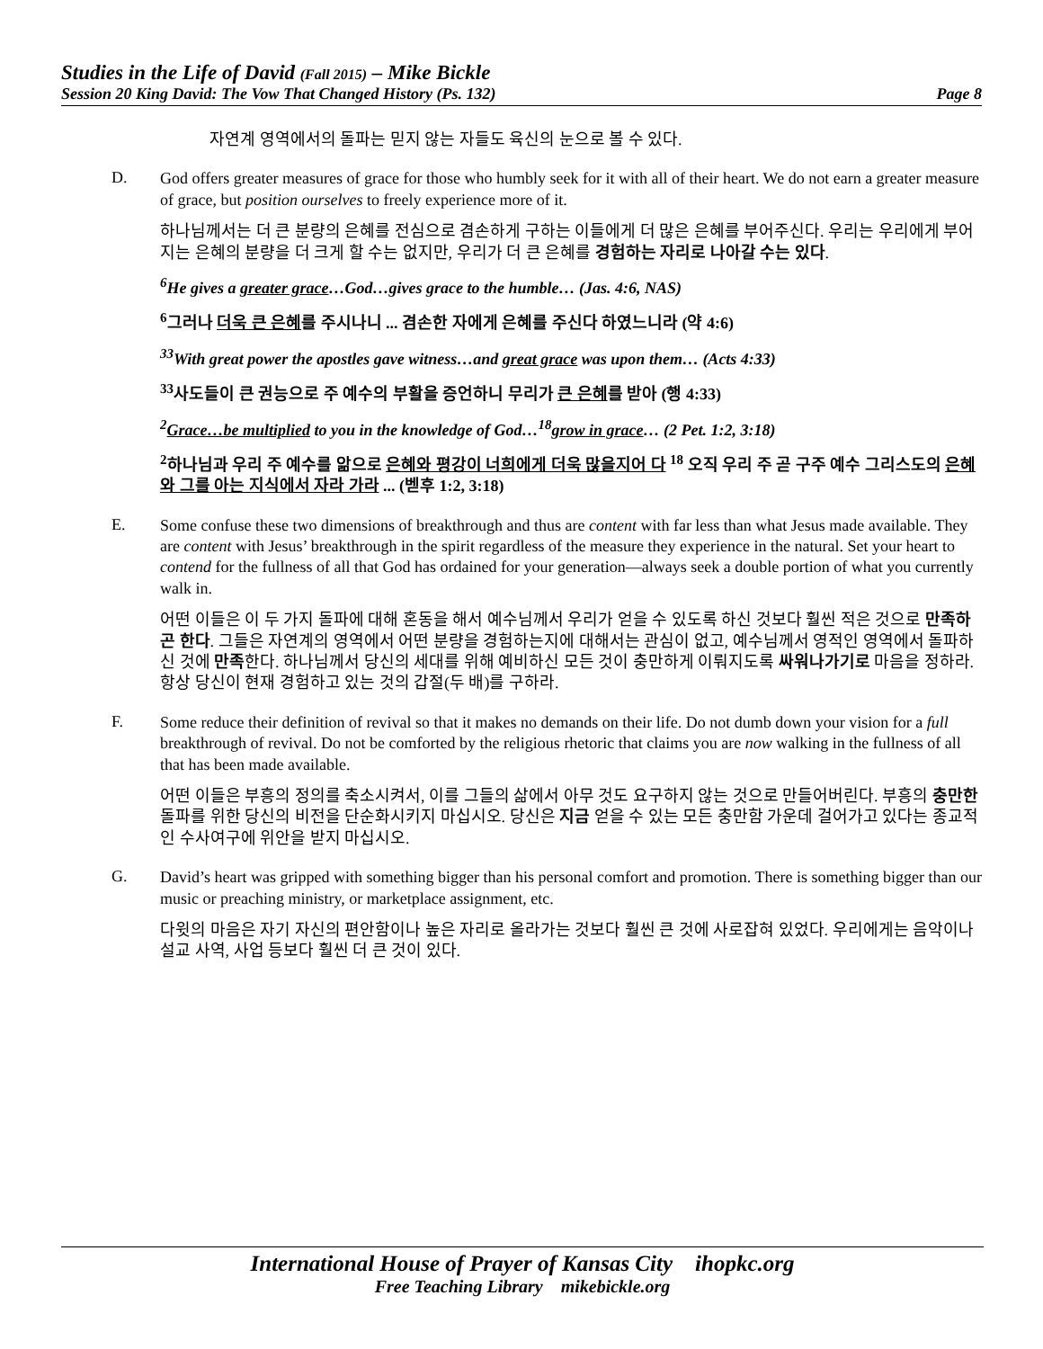Studies in the Life of David (Fall 2015) – Mike Bickle
Session 20 King David: The Vow That Changed History (Ps. 132) Page 8
자연계 영역에서의 돌파는 믿지 않는 자들도 육신의 눈으로 볼 수 있다.
D.
God offers greater measures of grace for those who humbly seek for it with all of their heart. We do not earn a greater measure of grace, but position ourselves to freely experience more of it.
하나님께서는 더 큰 분량의 은혜를 전심으로 겸손하게 구하는 이들에게 더 많은 은혜를 부어주신다. 우리는 우리에게 부어지는 은혜의 분량을 더 크게 할 수는 없지만, 우리가 더 큰 은혜를 경험하는 자리로 나아갈 수는 있다.
<sup>6</sup>He gives a greater grace…God…gives grace to the humble… (Jas. 4:6, NAS)
<sup>6</sup> 그러나 더욱 큰 은혜를 주시나니 ... 겸손한 자에게 은혜를 주신다 하였느니라 (약 4:6)
<sup>33</sup> With great power the apostles gave witness…and great grace was upon them… (Acts 4:33)
<sup>33</sup> 사도들이 큰 권능으로 주 예수의 부활을 증언하니 무리가 큰 은혜를 받아 (행 4:33)
<sup>2</sup> Grace…be multiplied to you in the knowledge of God…<sup>18</sup>grow in grace… (2 Pet. 1:2, 3:18)
<sup>2</sup> 하나님과 우리 주 예수를 앎으로 은혜와 평강이 너희에게 더욱 많을지어 다 <sup>18</sup> 오직 우리 주 곧 구주 예수 그리스도의 은혜와 그를 아는 지식에서 자라 가라 ... (벧후 1:2, 3:18)
E.
Some confuse these two dimensions of breakthrough and thus are content with far less than what Jesus made available. They are content with Jesus’ breakthrough in the spirit regardless of the measure they experience in the natural. Set your heart to contend for the fullness of all that God has ordained for your generation—always seek a double portion of what you currently walk in.
어떤 이들은 이 두 가지 돌파에 대해 혼동을 해서 예수님께서 우리가 얻을 수 있도록 하신 것보다 훨씬 적은 것으로 만족하곤 한다. 그들은 자연계의 영역에서 어떤 분량을 경험하는지에 대해서는 관심이 없고, 예수님께서 영적인 영역에서 돌파하신 것에 만족한다. 하나님께서 당신의 세대를 위해 예비하신 모든 것이 충만하게 이뤄지도록 싸워나가기로 마음을 정하라. 항상 당신이 현재 경험하고 있는 것의 갑절(두 배)를 구하라.
F.
Some reduce their definition of revival so that it makes no demands on their life. Do not dumb down your vision for a full breakthrough of revival. Do not be comforted by the religious rhetoric that claims you are now walking in the fullness of all that has been made available.
어떤 이들은 부흥의 정의를 축소시켜서, 이를 그들의 삶에서 아무 것도 요구하지 않는 것으로 만들어버린다. 부흥의 충만한 돌파를 위한 당신의 비전을 단순화시키지 마십시오. 당신은 지금 얻을 수 있는 모든 충만함 가운데 걸어가고 있다는 종교적인 수사여구에 위안을 받지 마십시오.
G.
David’s heart was gripped with something bigger than his personal comfort and promotion. There is something bigger than our music or preaching ministry, or marketplace assignment, etc.
다윗의 마음은 자기 자신의 편안함이나 높은 자리로 올라가는 것보다 훨씬 큰 것에 사로잡혀 있었다. 우리에게는 음악이나 설교 사역, 사업 등보다 훨씬 더 큰 것이 있다.
International House of Prayer of Kansas City ihopkc.org
Free Teaching Library mikebickle.org